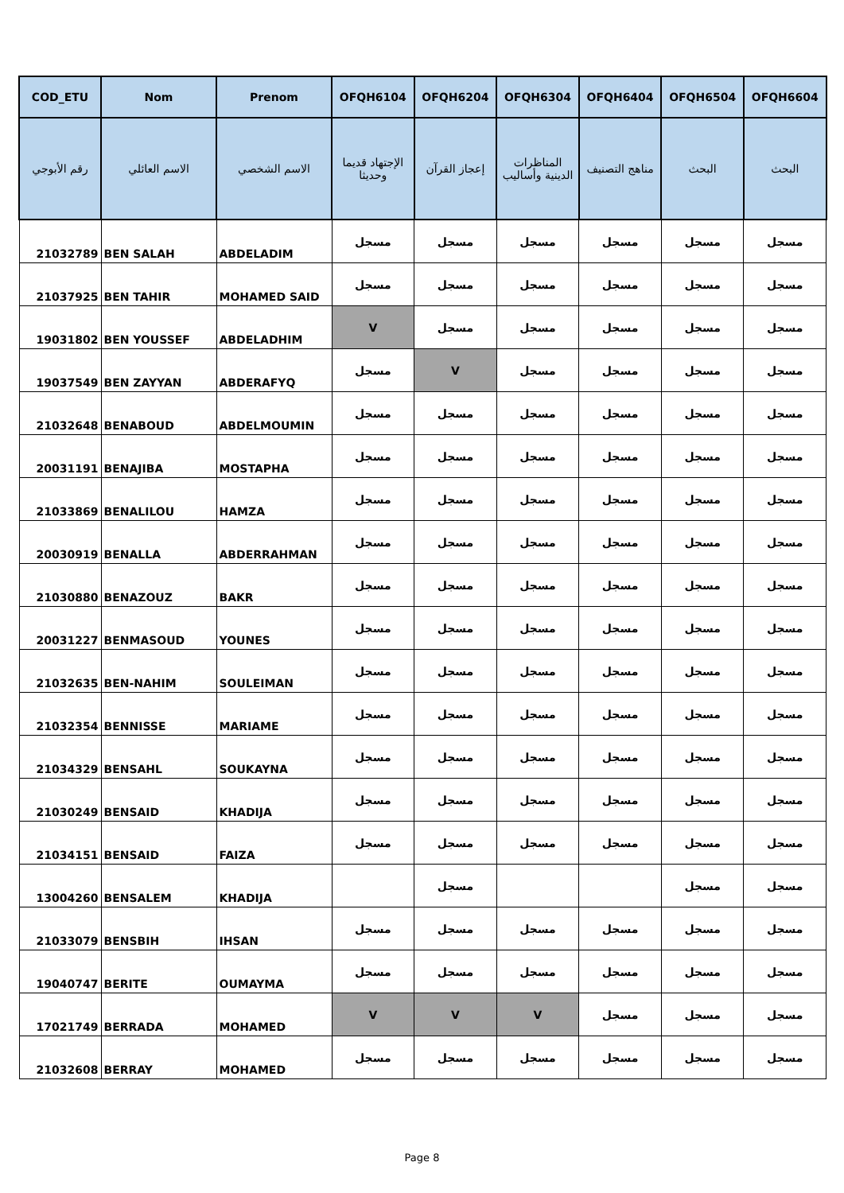| COD_ETU | Nom | Prenom | OFQH6104 | OFQH6204 | OFQH6304 | OFQH6404 | OFQH6504 | OFQH6604 |
| --- | --- | --- | --- | --- | --- | --- | --- | --- |
| رقم الأبوجي | الاسم العائلي | الاسم الشخصي | الإجتهاد قديما وحديثا | إعجاز القرآن | المناظرات الدينية وأساليب | مناهج التصنيف | البحث | البحث |
| 21032789 | BEN SALAH | ABDELADIM | مسجل | مسجل | مسجل | مسجل | مسجل | مسجل |
| 21037925 | BEN TAHIR | MOHAMED SAID | مسجل | مسجل | مسجل | مسجل | مسجل | مسجل |
| 19031802 | BEN YOUSSEF | ABDELADHIM | V | مسجل | مسجل | مسجل | مسجل | مسجل |
| 19037549 | BEN ZAYYAN | ABDERAFYQ | مسجل | V | مسجل | مسجل | مسجل | مسجل |
| 21032648 | BENABOUD | ABDELMOUMIN | مسجل | مسجل | مسجل | مسجل | مسجل | مسجل |
| 20031191 | BENAJIBA | MOSTAPHA | مسجل | مسجل | مسجل | مسجل | مسجل | مسجل |
| 21033869 | BENALILOU | HAMZA | مسجل | مسجل | مسجل | مسجل | مسجل | مسجل |
| 20030919 | BENALLA | ABDERRAHMAN | مسجل | مسجل | مسجل | مسجل | مسجل | مسجل |
| 21030880 | BENAZOUZ | BAKR | مسجل | مسجل | مسجل | مسجل | مسجل | مسجل |
| 20031227 | BENMASOUD | YOUNES | مسجل | مسجل | مسجل | مسجل | مسجل | مسجل |
| 21032635 | BEN-NAHIM | SOULEIMAN | مسجل | مسجل | مسجل | مسجل | مسجل | مسجل |
| 21032354 | BENNISSE | MARIAME | مسجل | مسجل | مسجل | مسجل | مسجل | مسجل |
| 21034329 | BENSAHL | SOUKAYNA | مسجل | مسجل | مسجل | مسجل | مسجل | مسجل |
| 21030249 | BENSAID | KHADIJA | مسجل | مسجل | مسجل | مسجل | مسجل | مسجل |
| 21034151 | BENSAID | FAIZA | مسجل | مسجل | مسجل | مسجل | مسجل | مسجل |
| 13004260 | BENSALEM | KHADIJA | | مسجل | | | مسجل | مسجل |
| 21033079 | BENSBIH | IHSAN | مسجل | مسجل | مسجل | مسجل | مسجل | مسجل |
| 19040747 | BERITE | OUMAYMA | مسجل | مسجل | مسجل | مسجل | مسجل | مسجل |
| 17021749 | BERRADA | MOHAMED | V | V | V | مسجل | مسجل | مسجل |
| 21032608 | BERRAY | MOHAMED | مسجل | مسجل | مسجل | مسجل | مسجل | مسجل |
Page 8